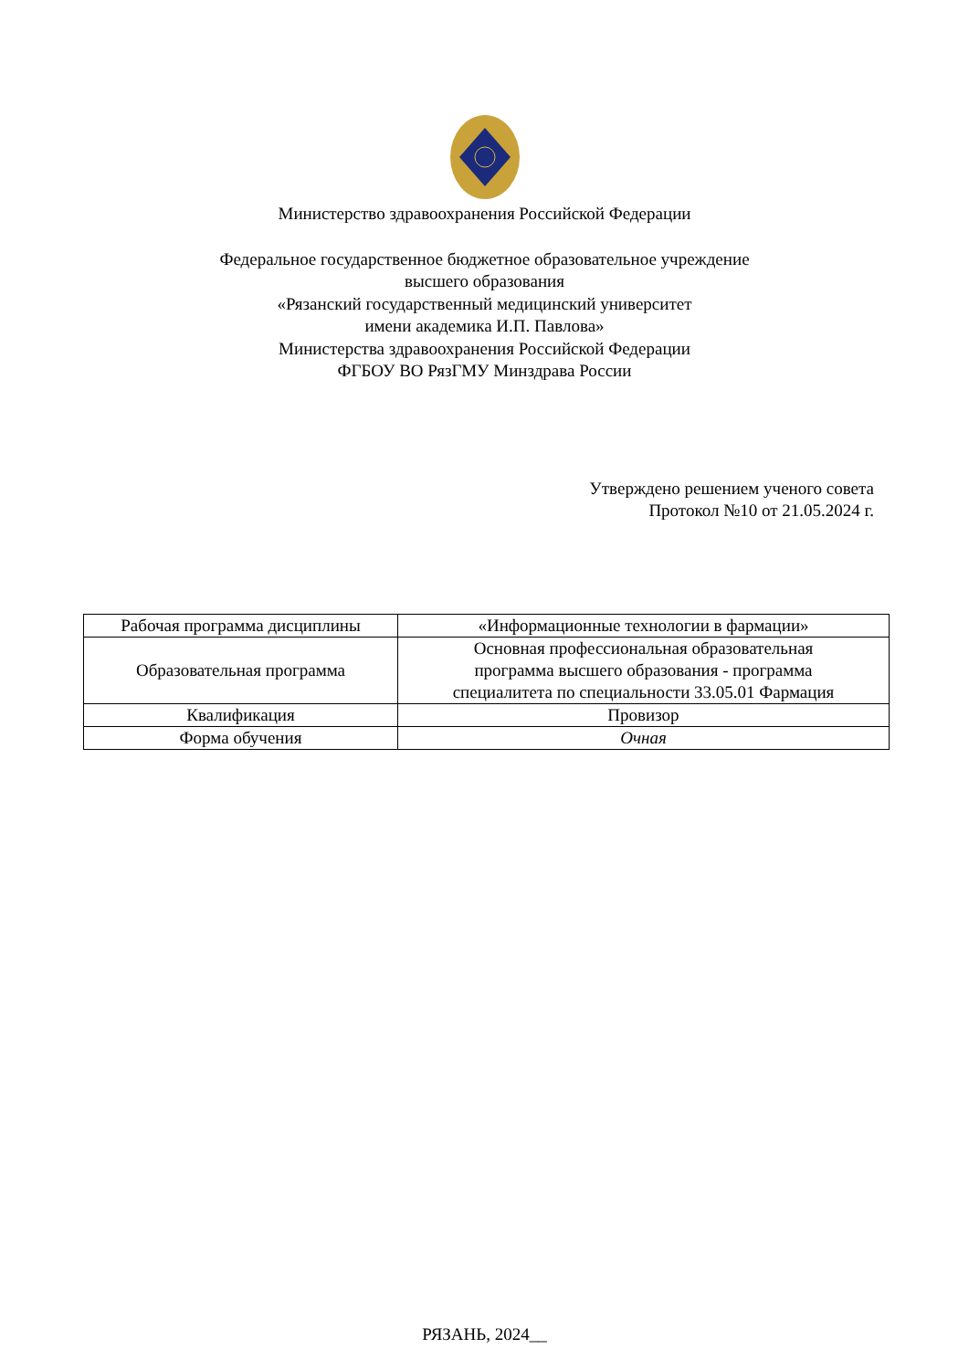Министерство здравоохранения Российской Федерации
Федеральное государственное бюджетное образовательное учреждение
высшего образования
«Рязанский государственный медицинский университет
имени академика И.П. Павлова»
Министерства здравоохранения Российской Федерации
ФГБОУ ВО РязГМУ Минздрава России
Утверждено решением ученого совета
Протокол №10 от 21.05.2024 г.
| Рабочая программа дисциплины | «Информационные технологии в фармации» |
| Образовательная программа | Основная профессиональная образовательная программа высшего образования - программа специалитета по специальности 33.05.01 Фармация |
| Квалификация | Провизор |
| Форма обучения | Очная |
РЯЗАНЬ, 2024__